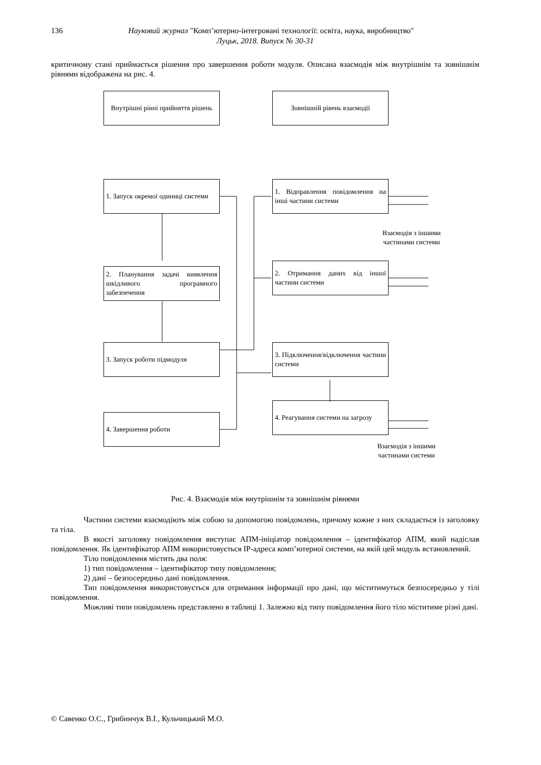136 Науковий журнал "Комп’ютерно-інтегровані технології: освіта, наука, виробництво"
Луцьк, 2018. Випуск № 30-31
критичному стані приймається рішення про завершення роботи модуля. Описана взаємодія між внутрішнім та зовнішнім рівнями відображена на рис. 4.
Внутрішні рівні прийняття рішень
Зовнішній рівень взаємодії
1. Запуск окремої одиниці системи
2. Планування задачі виявлення шкідливого програмного забезпечення
3. Запуск роботи підмодуля
4. Завершення роботи
1. Відправлення повідомлення на інші частини системи
2. Отримання даних від іншої частини системи
3. Підключення/відключення частини системи
4. Реагування системи на загрозу
Взаємодія з іншими
частинами системи
Взаємодія з іншими
частинами системи
Рис. 4. Взаємодія між внутрішнім та зовнішнім рівнями
Частини системи взаємодіють між собою за допомогою повідомлень, причому кожне з них складається із заголовку та тіла.
В якості заголовку повідомлення виступає АПМ-ініціатор повідомлення – ідентифікатор АПМ, який надіслав повідомлення. Як ідентифікатор АПМ використовується IP-адреса комп’ютерної системи, на якій цей модуль встановлений.
Тіло повідомлення містить два поля:
1) тип повідомлення – ідентифікатор типу повідомлення;
2) дані – безпосередньо дані повідомлення.
Тип повідомлення використовується для отримання інформації про дані, що міститимуться безпосередньо у тілі повідомлення.
Можливі типи повідомлень представлено в таблиці 1. Залежно від типу повідомлення його тіло міститиме різні дані.
© Савенко О.С., Грибинчук В.І., Кульчицький М.О.